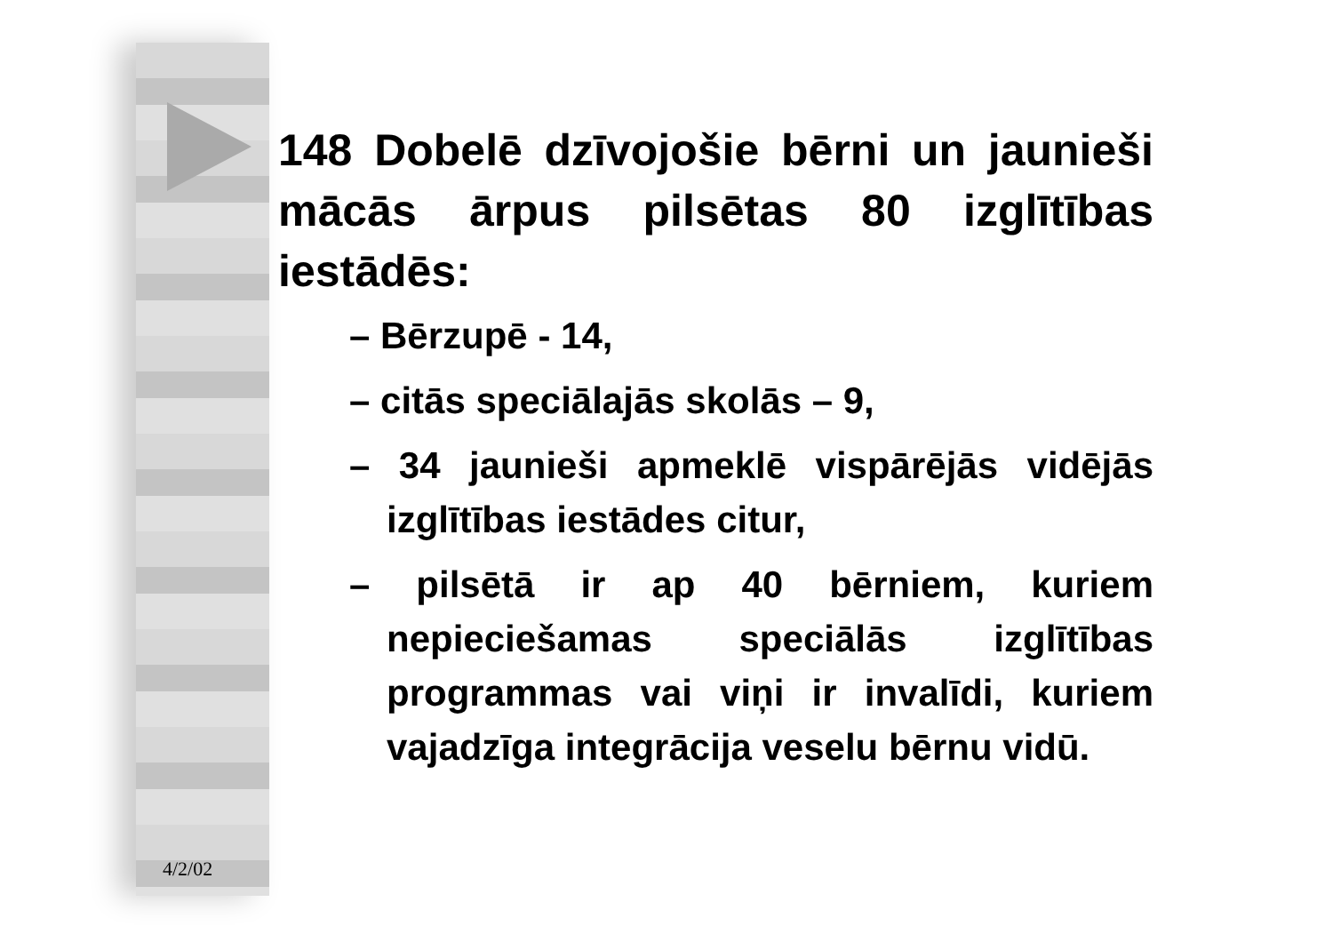148 Dobelē dzīvojošie bērni un jaunieši mācās ārpus pilsētas 80 izglītības iestādēs:
– Bērzupē - 14,
– citās speciālajās skolās – 9,
– 34 jaunieši apmeklē vispārējās vidējās izglītības iestādes citur,
– pilsētā ir ap 40 bērniem, kuriem nepieciešamas speciālās izglītības programmas vai viņi ir invalīdi, kuriem vajadzīga integrācija veselu bērnu vidū.
4/2/02